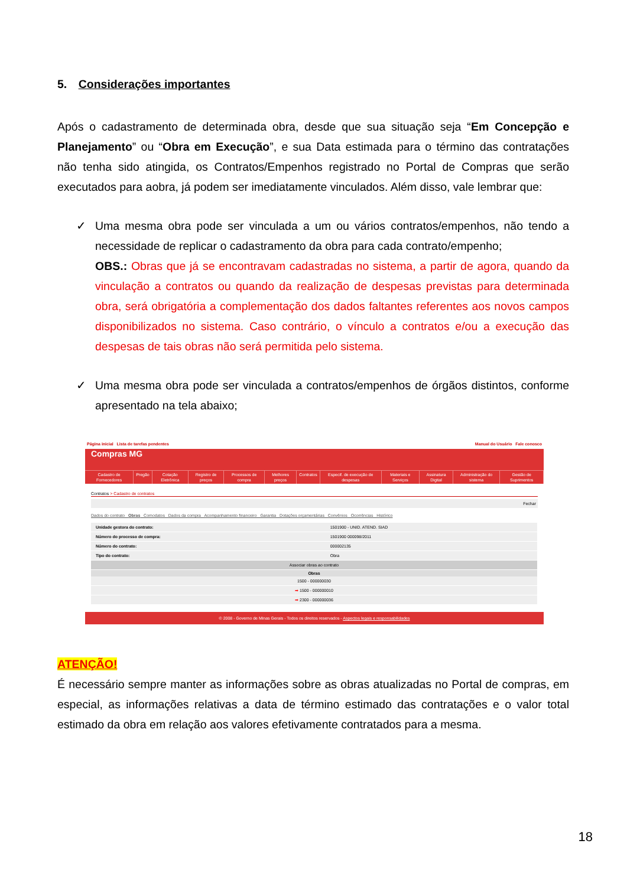5. Considerações importantes
Após o cadastramento de determinada obra, desde que sua situação seja “Em Concepção e Planejamento” ou “Obra em Execução”, e sua Data estimada para o término das contratações não tenha sido atingida, os Contratos/Empenhos registrado no Portal de Compras que serão executados para aobra, já podem ser imediatamente vinculados. Além disso, vale lembrar que:
✓ Uma mesma obra pode ser vinculada a um ou vários contratos/empenhos, não tendo a necessidade de replicar o cadastramento da obra para cada contrato/empenho;
OBS.: Obras que já se encontravam cadastradas no sistema, a partir de agora, quando da vinculação a contratos ou quando da realização de despesas previstas para determinada obra, será obrigatória a complementação dos dados faltantes referentes aos novos campos disponibilizados no sistema. Caso contrário, o vínculo a contratos e/ou a execução das despesas de tais obras não será permitida pelo sistema.
✓ Uma mesma obra pode ser vinculada a contratos/empenhos de órgãos distintos, conforme apresentado na tela abaixo;
Página inicial Lista de tarefas pendentes Manual do Usuário Fale conosco
Compras MG
Cadastro de Fornecedores Pregão Cotação Eletrônica Registro de preços Processos de compra Melhores preços Contratos Especif. de execução de despesas Materiais e Serviços Assinatura Digital Administração do sistema Gestão de Suprimentos
Contratos > Cadastro de contratos
Fechar
Dados do contrato Obras Comodatos Dados da compra Acompanhamento financeiro Garantia Dotações orçamentárias Convênios Ocorrências Histórico
| Unidade gestora do contrato: | 1501900 - UNID. ATEND. SIAD |
| Número do processo de compra: | 1501900 000098/2011 |
| Número do contrato: | 000002135 |
| Tipo do contrato: | Obra |
| Associar obras ao contrato | |
| Obras | |
| 1500 - 000000030 | |
| ➡ 1500 - 000000010 | |
| ➡ 2300 - 000000036 | |
© 2008 - Governo de Minas Gerais - Todos os direitos reservados - Aspectos legais e responsabilidades
ATENÇÃO!
É necessário sempre manter as informações sobre as obras atualizadas no Portal de compras, em especial, as informações relativas a data de término estimado das contratações e o valor total estimado da obra em relação aos valores efetivamente contratados para a mesma.
18